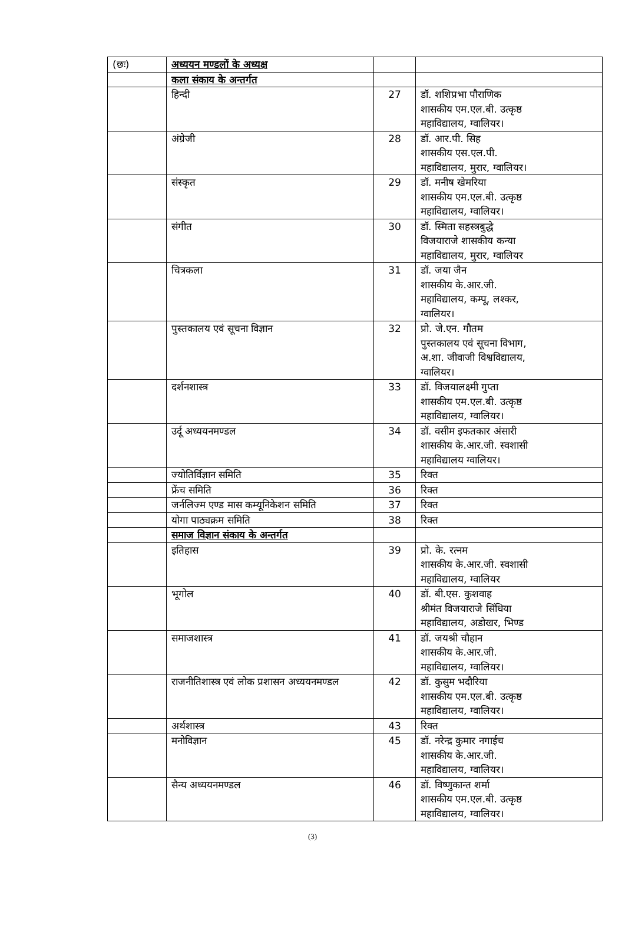| (छः) | अध्ययन मण्डलों के अध्यक्ष | | |
| | कला संकाय के अन्तर्गत | | |
| | हिन्दी | 27 | डॉ. शशिप्रभा पौराणिक शासकीय एम.एल.बी. उत्कृष्ठ महाविद्यालय, ग्वालियर। |
| | अंग्रेजी | 28 | डॉ. आर.पी. सिह शासकीय एस.एल.पी. महाविद्यालय, मुरार, ग्वालियर। |
| | संस्कृत | 29 | डॉ. मनीष खेमरिया शासकीय एम.एल.बी. उत्कृष्ठ महाविद्यालय, ग्वालियर। |
| | संगीत | 30 | डॉ. स्मिता सहस्त्रबुद्धे विजयाराजे शासकीय कन्या महाविद्यालय, मुरार, ग्वालियर |
| | चित्रकला | 31 | डॉ. जया जैन शासकीय के.आर.जी. महाविद्यालय, कम्पू, लश्कर, ग्वालियर। |
| | पुस्तकालय एवं सूचना विज्ञान | 32 | प्रो. जे.एन. गौतम पुस्तकालय एवं सूचना विभाग, अ.शा. जीवाजी विश्वविद्यालय, ग्वालियर। |
| | दर्शनशास्त्र | 33 | डॉ. विजयालक्ष्मी गुप्ता शासकीय एम.एल.बी. उत्कृष्ठ महाविद्यालय, ग्वालियर। |
| | उर्दू अध्ययनमण्डल | 34 | डॉ. वसीम इफतकार अंसारी शासकीय के.आर.जी. स्वशासी महाविद्यालय ग्वालियर। |
| | ज्योतिर्विज्ञान समिति | 35 | रिक्त |
| | फ्रेंच समिति | 36 | रिक्त |
| | जर्नलिज्म एण्ड मास कम्यूनिकेशन समिति | 37 | रिक्त |
| | योगा पाठ्यक्रम समिति | 38 | रिक्त |
| | समाज विज्ञान संकाय के अन्तर्गत | | |
| | इतिहास | 39 | प्रो. के. रत्नम शासकीय के.आर.जी. स्वशासी महाविद्यालय, ग्वालियर |
| | भूगोल | 40 | डॉ. बी.एस. कुशवाह श्रीमंत विजयाराजे सिंधिया महाविद्यालय, अडोखर, भिण्ड |
| | समाजशास्त्र | 41 | डॉ. जयश्री चौहान शासकीय के.आर.जी. महाविद्यालय, ग्वालियर। |
| | राजनीतिशास्त्र एवं लोक प्रशासन अध्ययनमण्डल | 42 | डॉ. कुसुम भदौरिया शासकीय एम.एल.बी. उत्कृष्ठ महाविद्यालय, ग्वालियर। |
| | अर्थशास्त्र | 43 | रिक्त |
| | मनोविज्ञान | 45 | डॉ. नरेन्द्र कुमार नगाईच शासकीय के.आर.जी. महाविद्यालय, ग्वालियर। |
| | सैन्य अध्ययनमण्डल | 46 | डॉ. विष्णुकान्त शर्मा शासकीय एम.एल.बी. उत्कृष्ठ महाविद्यालय, ग्वालियर। |
(3)